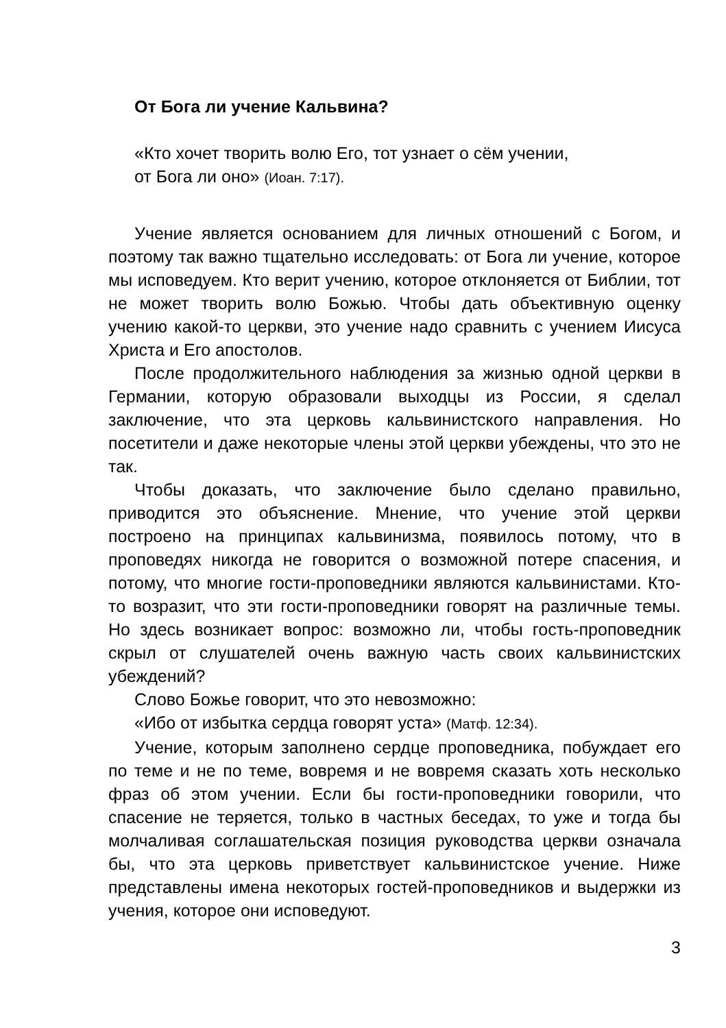От Бога ли учение Кальвина?
«Кто хочет творить волю Его, тот узнает о сём учении,
от Бога ли оно» (Иоан. 7:17).
Учение является основанием для личных отношений с Богом, и поэтому так важно тщательно исследовать: от Бога ли учение, которое мы исповедуем. Кто верит учению, которое отклоняется от Библии, тот не может творить волю Божью. Чтобы дать объективную оценку учению какой-то церкви, это учение надо сравнить с учением Иисуса Христа и Его апостолов.
После продолжительного наблюдения за жизнью одной церкви в Германии, которую образовали выходцы из России, я сделал заключение, что эта церковь кальвинистского направления. Но посетители и даже некоторые члены этой церкви убеждены, что это не так.
Чтобы доказать, что заключение было сделано правильно, приводится это объяснение. Мнение, что учение этой церкви построено на принципах кальвинизма, появилось потому, что в проповедях никогда не говорится о возможной потере спасения, и потому, что многие гости-проповедники являются кальвинистами. Кто-то возразит, что эти гости-проповедники говорят на различные темы. Но здесь возникает вопрос: возможно ли, чтобы гость-проповедник скрыл от слушателей очень важную часть своих кальвинистских убеждений?
Слово Божье говорит, что это невозможно:
«Ибо от избытка сердца говорят уста» (Матф. 12:34).
Учение, которым заполнено сердце проповедника, побуждает его по теме и не по теме, вовремя и не вовремя сказать хоть несколько фраз об этом учении. Если бы гости-проповедники говорили, что спасение не теряется, только в частных беседах, то уже и тогда бы молчаливая соглашательская позиция руководства церкви означала бы, что эта церковь приветствует кальвинистское учение. Ниже представлены имена некоторых гостей-проповедников и выдержки из учения, которое они исповедуют.
3